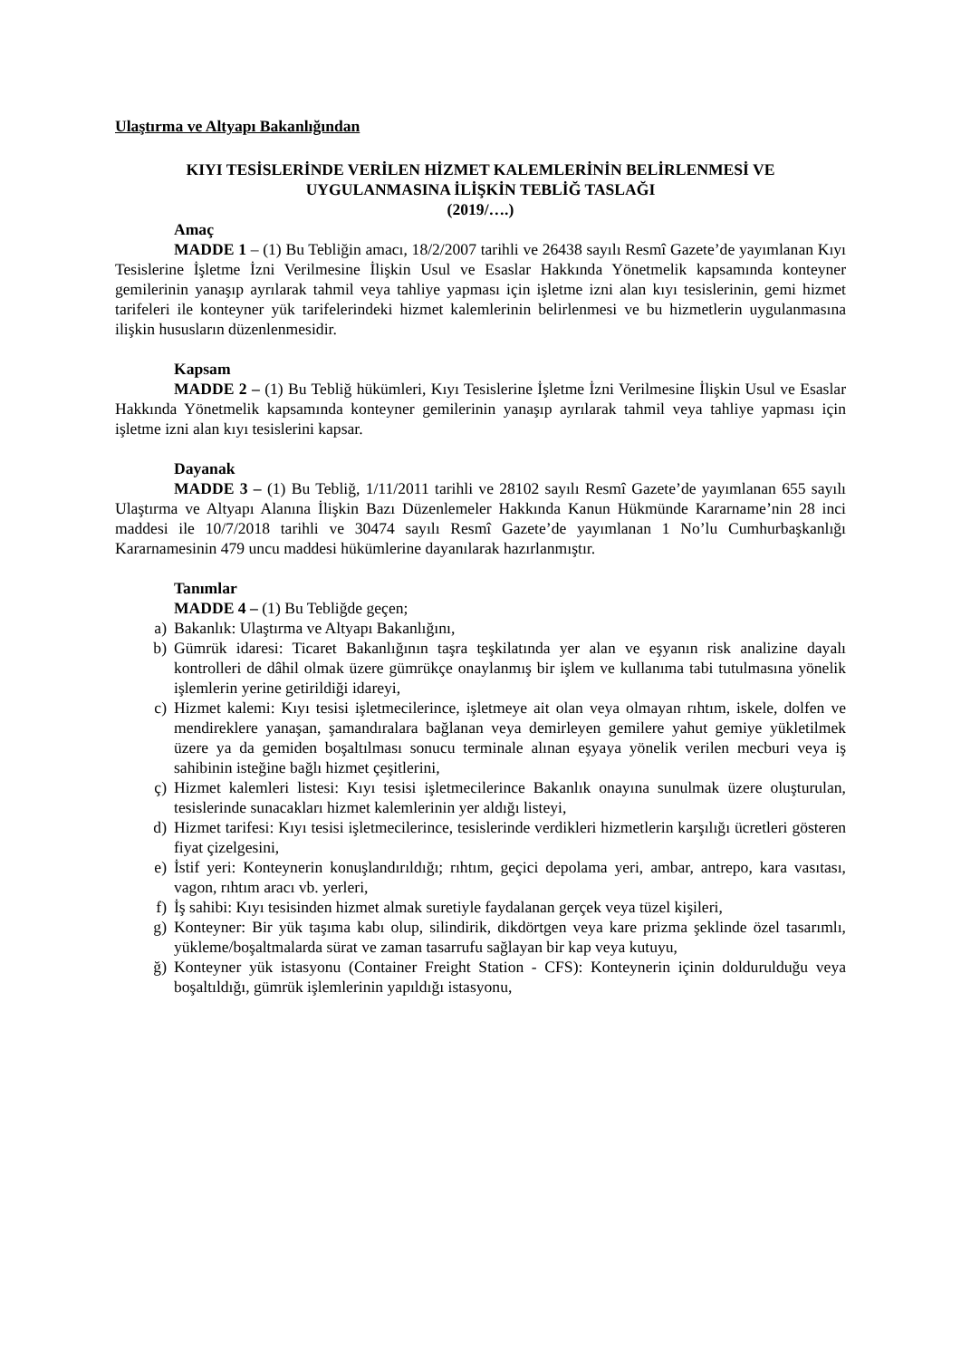Ulaştırma ve Altyapı Bakanlığından
KIYI TESİSLERİNDE VERİLEN HİZMET KALEMLERİNİN BELİRLENMESİ VE
UYGULANMASINA İLİŞKİN TEBLİĞ TASLAĞI
(2019/….)
Amaç
MADDE 1 – (1) Bu Tebliğin amacı, 18/2/2007 tarihli ve 26438 sayılı Resmî Gazete’de yayımlanan Kıyı Tesislerine İşletme İzni Verilmesine İlişkin Usul ve Esaslar Hakkında Yönetmelik kapsamında konteyner gemilerinin yanaşıp ayrılarak tahmil veya tahliye yapması için işletme izni alan kıyı tesislerinin, gemi hizmet tarifeleri ile konteyner yük tarifelerindeki hizmet kalemlerinin belirlenmesi ve bu hizmetlerin uygulanmasına ilişkin hususların düzenlenmesidir.
Kapsam
MADDE 2 – (1) Bu Tebliğ hükümleri, Kıyı Tesislerine İşletme İzni Verilmesine İlişkin Usul ve Esaslar Hakkında Yönetmelik kapsamında konteyner gemilerinin yanaşıp ayrılarak tahmil veya tahliye yapması için işletme izni alan kıyı tesislerini kapsar.
Dayanak
MADDE 3 – (1) Bu Tebliğ, 1/11/2011 tarihli ve 28102 sayılı Resmî Gazete’de yayımlanan 655 sayılı Ulaştırma ve Altyapı Alanına İlişkin Bazı Düzenlemeler Hakkında Kanun Hükmünde Kararname’nin 28 inci maddesi ile 10/7/2018 tarihli ve 30474 sayılı Resmî Gazete’de yayımlanan 1 No’lu Cumhurbaşkanlığı Kararnamesinin 479 uncu maddesi hükümlerine dayanılarak hazırlanmıştır.
Tanımlar
MADDE 4 – (1) Bu Tebliğde geçen;
a) Bakanlık: Ulaştırma ve Altyapı Bakanlığını,
b) Gümrük idaresi: Ticaret Bakanlığının taşra teşkilatında yer alan ve eşyanın risk analizine dayalı kontrolleri de dâhil olmak üzere gümrükçe onaylanmış bir işlem ve kullanıma tabi tutulmasına yönelik işlemlerin yerine getirildiği idareyi,
c) Hizmet kalemi: Kıyı tesisi işletmecilerince, işletmeye ait olan veya olmayan rıhtım, iskele, dolfen ve mendireklere yanaşan, şamandıralara bağlanan veya demirleyen gemilere yahut gemiye yükletilmek üzere ya da gemiden boşaltılması sonucu terminale alınan eşyaya yönelik verilen mecburi veya iş sahibinin isteğine bağlı hizmet çeşitlerini,
ç) Hizmet kalemleri listesi: Kıyı tesisi işletmecilerince Bakanlık onayına sunulmak üzere oluşturulan, tesislerinde sunacakları hizmet kalemlerinin yer aldığı listeyi,
d) Hizmet tarifesi: Kıyı tesisi işletmecilerince, tesislerinde verdikleri hizmetlerin karşılığı ücretleri gösteren fiyat çizelgesini,
e) İstif yeri: Konteynerin konuşlandırıldığı; rıhtım, geçici depolama yeri, ambar, antrepo, kara vasıtası, vagon, rıhtım aracı vb. yerleri,
f) İş sahibi: Kıyı tesisinden hizmet almak suretiyle faydalanan gerçek veya tüzel kişileri,
g) Konteyner: Bir yük taşıma kabı olup, silindirik, dikdörtgen veya kare prizma şeklinde özel tasarımlı, yükleme/boşaltmalarda sürat ve zaman tasarrufu sağlayan bir kap veya kutuyu,
ğ) Konteyner yük istasyonu (Container Freight Station - CFS): Konteynerin içinin doldurulduğu veya boşaltıldığı, gümrük işlemlerinin yapıldığı istasyonu,